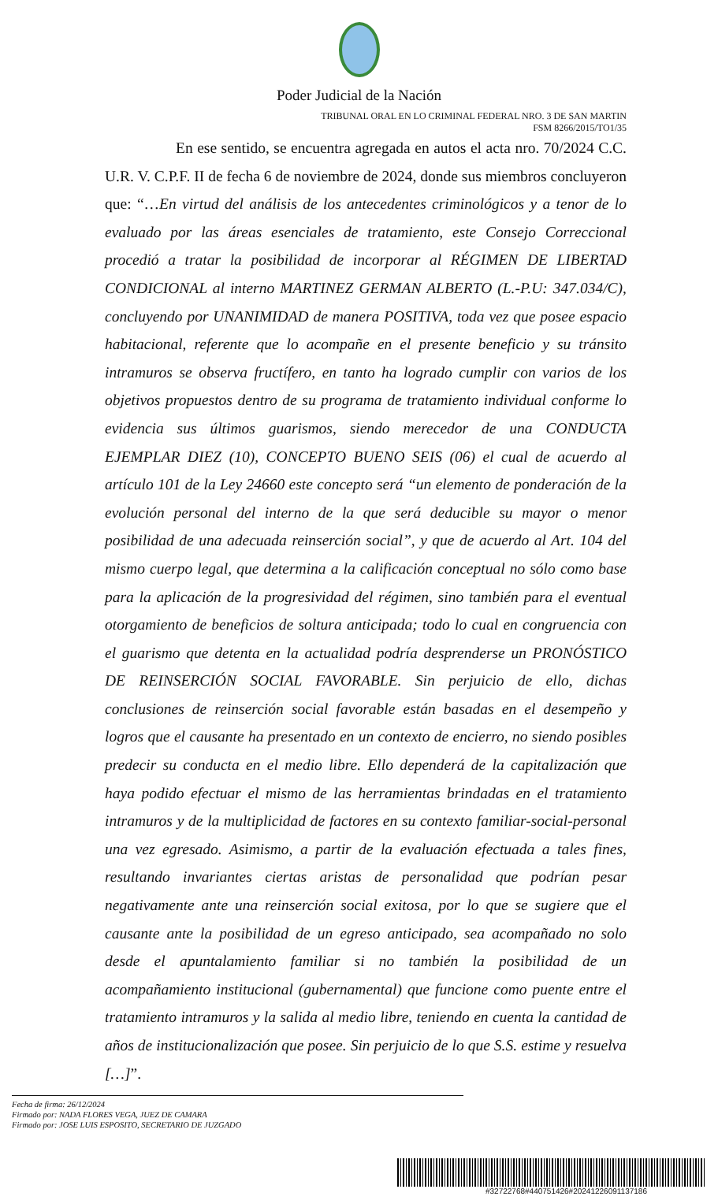Poder Judicial de la Nación
TRIBUNAL ORAL EN LO CRIMINAL FEDERAL NRO. 3 DE SAN MARTIN
FSM 8266/2015/TO1/35
En ese sentido, se encuentra agregada en autos el acta nro. 70/2024 C.C. U.R. V. C.P.F. II de fecha 6 de noviembre de 2024, donde sus miembros concluyeron que: “…En virtud del análisis de los antecedentes criminológicos y a tenor de lo evaluado por las áreas esenciales de tratamiento, este Consejo Correccional procedió a tratar la posibilidad de incorporar al RÉGIMEN DE LIBERTAD CONDICIONAL al interno MARTINEZ GERMAN ALBERTO (L.-P.U: 347.034/C), concluyendo por UNANIMIDAD de manera POSITIVA, toda vez que posee espacio habitacional, referente que lo acompañe en el presente beneficio y su tránsito intramuros se observa fructífero, en tanto ha logrado cumplir con varios de los objetivos propuestos dentro de su programa de tratamiento individual conforme lo evidencia sus últimos guarismos, siendo merecedor de una CONDUCTA EJEMPLAR DIEZ (10), CONCEPTO BUENO SEIS (06) el cual de acuerdo al artículo 101 de la Ley 24660 este concepto será “un elemento de ponderación de la evolución personal del interno de la que será deducible su mayor o menor posibilidad de una adecuada reinserción social”, y que de acuerdo al Art. 104 del mismo cuerpo legal, que determina a la calificación conceptual no sólo como base para la aplicación de la progresividad del régimen, sino también para el eventual otorgamiento de beneficios de soltura anticipada; todo lo cual en congruencia con el guarismo que detenta en la actualidad podría desprenderse un PRONÓSTICO DE REINSERCIÓN SOCIAL FAVORABLE. Sin perjuicio de ello, dichas conclusiones de reinserción social favorable están basadas en el desempeño y logros que el causante ha presentado en un contexto de encierro, no siendo posibles predecir su conducta en el medio libre. Ello dependerá de la capitalización que haya podido efectuar el mismo de las herramientas brindadas en el tratamiento intramuros y de la multiplicidad de factores en su contexto familiar-social-personal una vez egresado. Asimismo, a partir de la evaluación efectuada a tales fines, resultando invariantes ciertas aristas de personalidad que podrían pesar negativamente ante una reinserción social exitosa, por lo que se sugiere que el causante ante la posibilidad de un egreso anticipado, sea acompañado no solo desde el apuntalamiento familiar si no también la posibilidad de un acompañamiento institucional (gubernamental) que funcione como puente entre el tratamiento intramuros y la salida al medio libre, teniendo en cuenta la cantidad de años de institucionalización que posee. Sin perjuicio de lo que S.S. estime y resuelva […]”.
Fecha de firma: 26/12/2024
Firmado por: NADA FLORES VEGA, JUEZ DE CAMARA
Firmado por: JOSE LUIS ESPOSITO, SECRETARIO DE JUZGADO
#32722768#440751426#20241226091137186